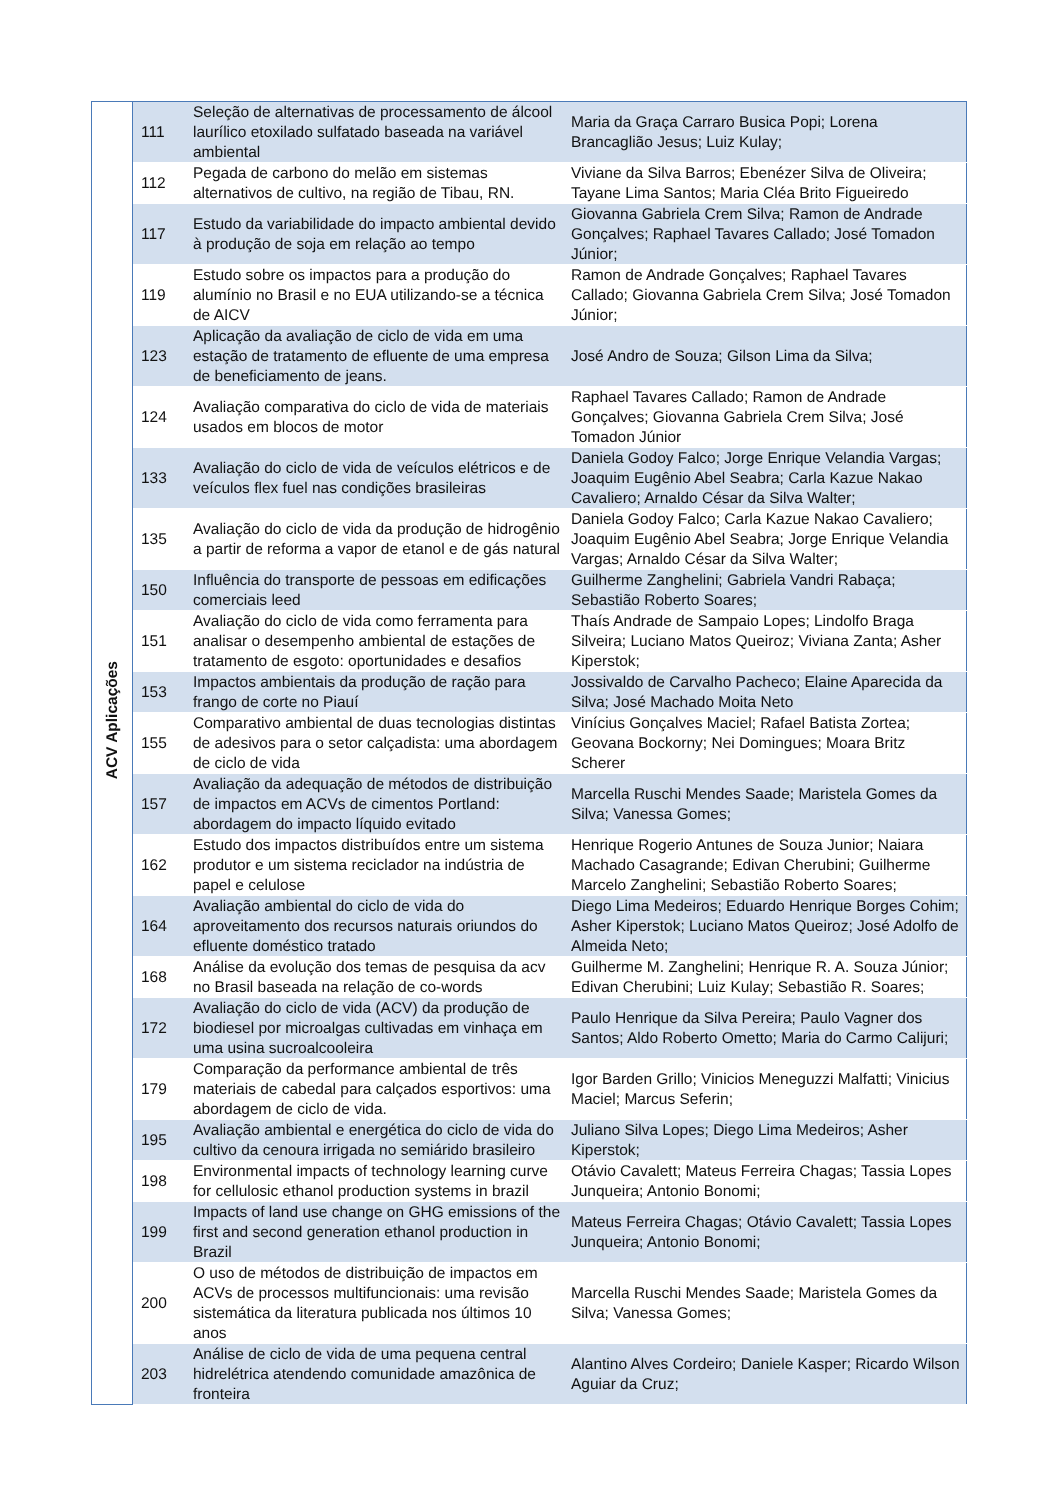| ACV Aplicações | 111 | Seleção de alternativas de processamento de álcool laurílico etoxilado sulfatado baseada na variável ambiental | Maria da Graça Carraro Busica Popi; Lorena Brancaglião Jesus; Luiz Kulay; |
| | 112 | Pegada de carbono do melão em sistemas alternativos de cultivo, na região de Tibau, RN. | Viviane da Silva Barros; Ebenézer Silva de Oliveira; Tayane Lima Santos; Maria Cléa Brito Figueiredo |
| | 117 | Estudo da variabilidade do impacto ambiental devido à produção de soja em relação ao tempo | Giovanna Gabriela Crem Silva; Ramon de Andrade Gonçalves; Raphael Tavares Callado; José Tomadon Júnior; |
| | 119 | Estudo sobre os impactos para a produção do alumínio no Brasil e no EUA utilizando-se a técnica de AICV | Ramon de Andrade Gonçalves; Raphael Tavares Callado; Giovanna Gabriela Crem Silva; José Tomadon Júnior; |
| | 123 | Aplicação da avaliação de ciclo de vida em uma estação de tratamento de efluente de uma empresa de beneficiamento de jeans. | José Andro de Souza; Gilson Lima da Silva; |
| | 124 | Avaliação comparativa do ciclo de vida de materiais usados em blocos de motor | Raphael Tavares Callado; Ramon de Andrade Gonçalves; Giovanna Gabriela Crem Silva; José Tomadon Júnior |
| | 133 | Avaliação do ciclo de vida de veículos elétricos e de veículos flex fuel nas condições brasileiras | Daniela Godoy Falco; Jorge Enrique Velandia Vargas; Joaquim Eugênio Abel Seabra; Carla Kazue Nakao Cavaliero; Arnaldo César da Silva Walter; |
| | 135 | Avaliação do ciclo de vida da produção de hidrogênio a partir de reforma a vapor de etanol e de gás natural | Daniela Godoy Falco; Carla Kazue Nakao Cavaliero; Joaquim Eugênio Abel Seabra; Jorge Enrique Velandia Vargas; Arnaldo César da Silva Walter; |
| | 150 | Influência do transporte de pessoas em edificações comerciais leed | Guilherme Zanghelini; Gabriela Vandri Rabaça; Sebastião Roberto Soares; |
| | 151 | Avaliação do ciclo de vida como ferramenta para analisar o desempenho ambiental de estações de tratamento de esgoto: oportunidades e desafios | Thaís Andrade de Sampaio Lopes; Lindolfo Braga Silveira; Luciano Matos Queiroz; Viviana Zanta; Asher Kiperstok; |
| | 153 | Impactos ambientais da produção de ração para frango de corte no Piauí | Jossivaldo de Carvalho Pacheco; Elaine Aparecida da Silva; José Machado Moita Neto |
| | 155 | Comparativo ambiental de duas tecnologias distintas de adesivos para o setor calçadista: uma abordagem de ciclo de vida | Vinícius Gonçalves Maciel; Rafael Batista Zortea; Geovana Bockorny; Nei Domingues; Moara Britz Scherer |
| | 157 | Avaliação da adequação de métodos de distribuição de impactos em ACVs de cimentos Portland: abordagem do impacto líquido evitado | Marcella Ruschi Mendes Saade; Maristela Gomes da Silva; Vanessa Gomes; |
| | 162 | Estudo dos impactos distribuídos entre um sistema produtor e um sistema reciclador na indústria de papel e celulose | Henrique Rogerio Antunes de Souza Junior; Naiara Machado Casagrande; Edivan Cherubini; Guilherme Marcelo Zanghelini; Sebastião Roberto Soares; |
| | 164 | Avaliação ambiental do ciclo de vida do aproveitamento dos recursos naturais oriundos do efluente doméstico tratado | Diego Lima Medeiros; Eduardo Henrique Borges Cohim; Asher Kiperstok; Luciano Matos Queiroz; José Adolfo de Almeida Neto; |
| | 168 | Análise da evolução dos temas de pesquisa da acv no Brasil baseada na relação de co-words | Guilherme M. Zanghelini; Henrique R. A. Souza Júnior; Edivan Cherubini; Luiz Kulay; Sebastião R. Soares; |
| | 172 | Avaliação do ciclo de vida (ACV) da produção de biodiesel por microalgas cultivadas em vinhaça em uma usina sucroalcooleira | Paulo Henrique da Silva Pereira; Paulo Vagner dos Santos; Aldo Roberto Ometto; Maria do Carmo Calijuri; |
| | 179 | Comparação da performance ambiental de três materiais de cabedal para calçados esportivos: uma abordagem de ciclo de vida. | Igor Barden Grillo; Vinicios Meneguzzi Malfatti; Vinicius Maciel; Marcus Seferin; |
| | 195 | Avaliação ambiental e energética do ciclo de vida do cultivo da cenoura irrigada no semiárido brasileiro | Juliano Silva Lopes; Diego Lima Medeiros; Asher Kiperstok; |
| | 198 | Environmental impacts of technology learning curve for cellulosic ethanol production systems in brazil | Otávio Cavalett; Mateus Ferreira Chagas; Tassia Lopes Junqueira; Antonio Bonomi; |
| | 199 | Impacts of land use change on GHG emissions of the first and second generation ethanol production in Brazil | Mateus Ferreira Chagas; Otávio Cavalett; Tassia Lopes Junqueira; Antonio Bonomi; |
| | 200 | O uso de métodos de distribuição de impactos em ACVs de processos multifuncionais: uma revisão sistemática da literatura publicada nos últimos 10 anos | Marcella Ruschi Mendes Saade; Maristela Gomes da Silva; Vanessa Gomes; |
| | 203 | Análise de ciclo de vida de uma pequena central hidrelétrica atendendo comunidade amazônica de fronteira | Alantino Alves Cordeiro; Daniele Kasper; Ricardo Wilson Aguiar da Cruz; |